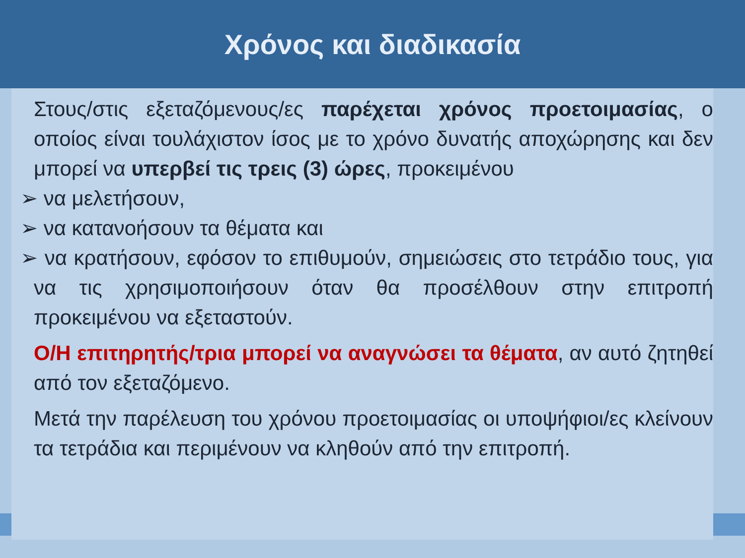Χρόνος και διαδικασία
Στους/στις εξεταζόμενους/ες παρέχεται χρόνος προετοιμασίας, ο οποίος είναι τουλάχιστον ίσος με το χρόνο δυνατής αποχώρησης και δεν μπορεί να υπερβεί τις τρεις (3) ώρες, προκειμένου
➢ να μελετήσουν,
➢ να κατανοήσουν τα θέματα και
➢ να κρατήσουν, εφόσον το επιθυμούν, σημειώσεις στο τετράδιο τους, για να τις χρησιμοποιήσουν όταν θα προσέλθουν στην επιτροπή προκειμένου να εξεταστούν.
Ο/Η επιτηρητής/τρια μπορεί να αναγνώσει τα θέματα, αν αυτό ζητηθεί από τον εξεταζόμενο.
Μετά την παρέλευση του χρόνου προετοιμασίας οι υποψήφιοι/ες κλείνουν τα τετράδια και περιμένουν να κληθούν από την επιτροπή.